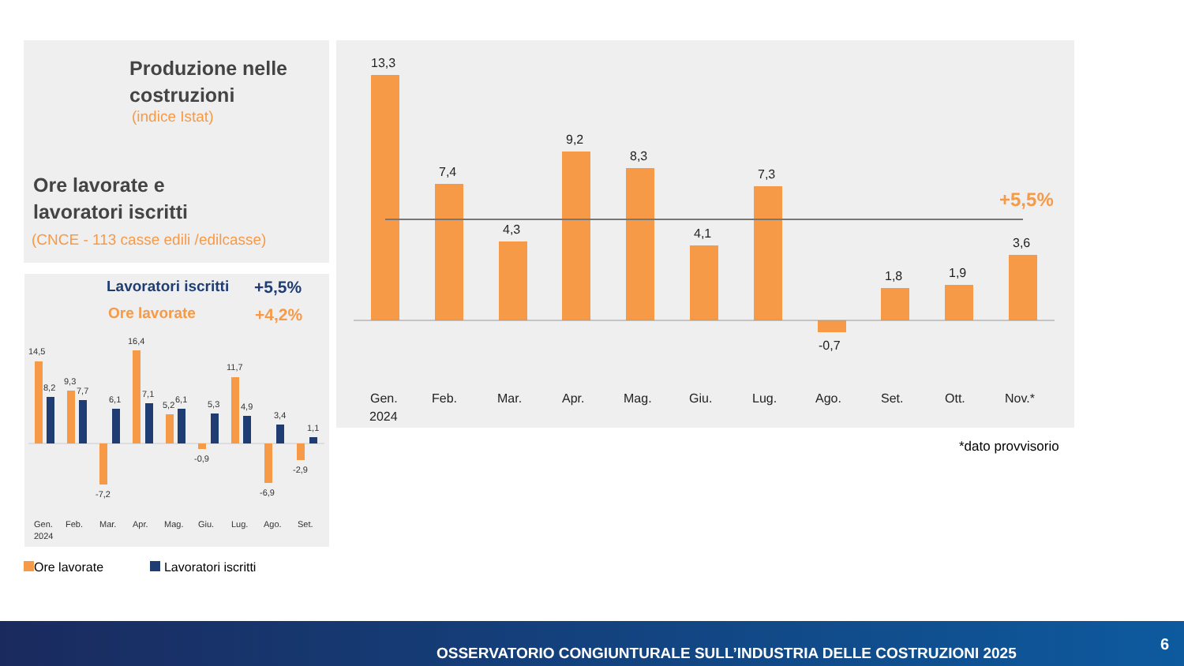Produzione nelle
costruzioni
(indice Istat)
Ore lavorate e
lavoratori iscritti
(CNCE - 113 casse edili /edilcasse)
Lavoratori iscritti
+5,5%
Ore lavorate
+4,2%
14,5
8,2
9,3
7,7
-7,2
6,1
16,4
7,1
5,2
6,1
-0,9
5,3
11,7
4,9
-6,9
3,4
-2,9
1,1
Gen.
2024
Feb.
Mar.
Apr.
Mag.
Giu.
Lug.
Ago.
Set.
Ore lavorate Lavoratori iscritti
13,3
7,4
4,3
9,2
8,3
4,1
7,3
-0,7
1,8
1,9
3,6
+5,5%
Gen.
2024
Feb.
Mar.
Apr.
Mag.
Giu.
Lug.
Ago.
Set.
Ott.
Nov.*
*dato provvisorio
OSSERVATORIO CONGIUNTURALE SULL’INDUSTRIA DELLE COSTRUZIONI 2025
6